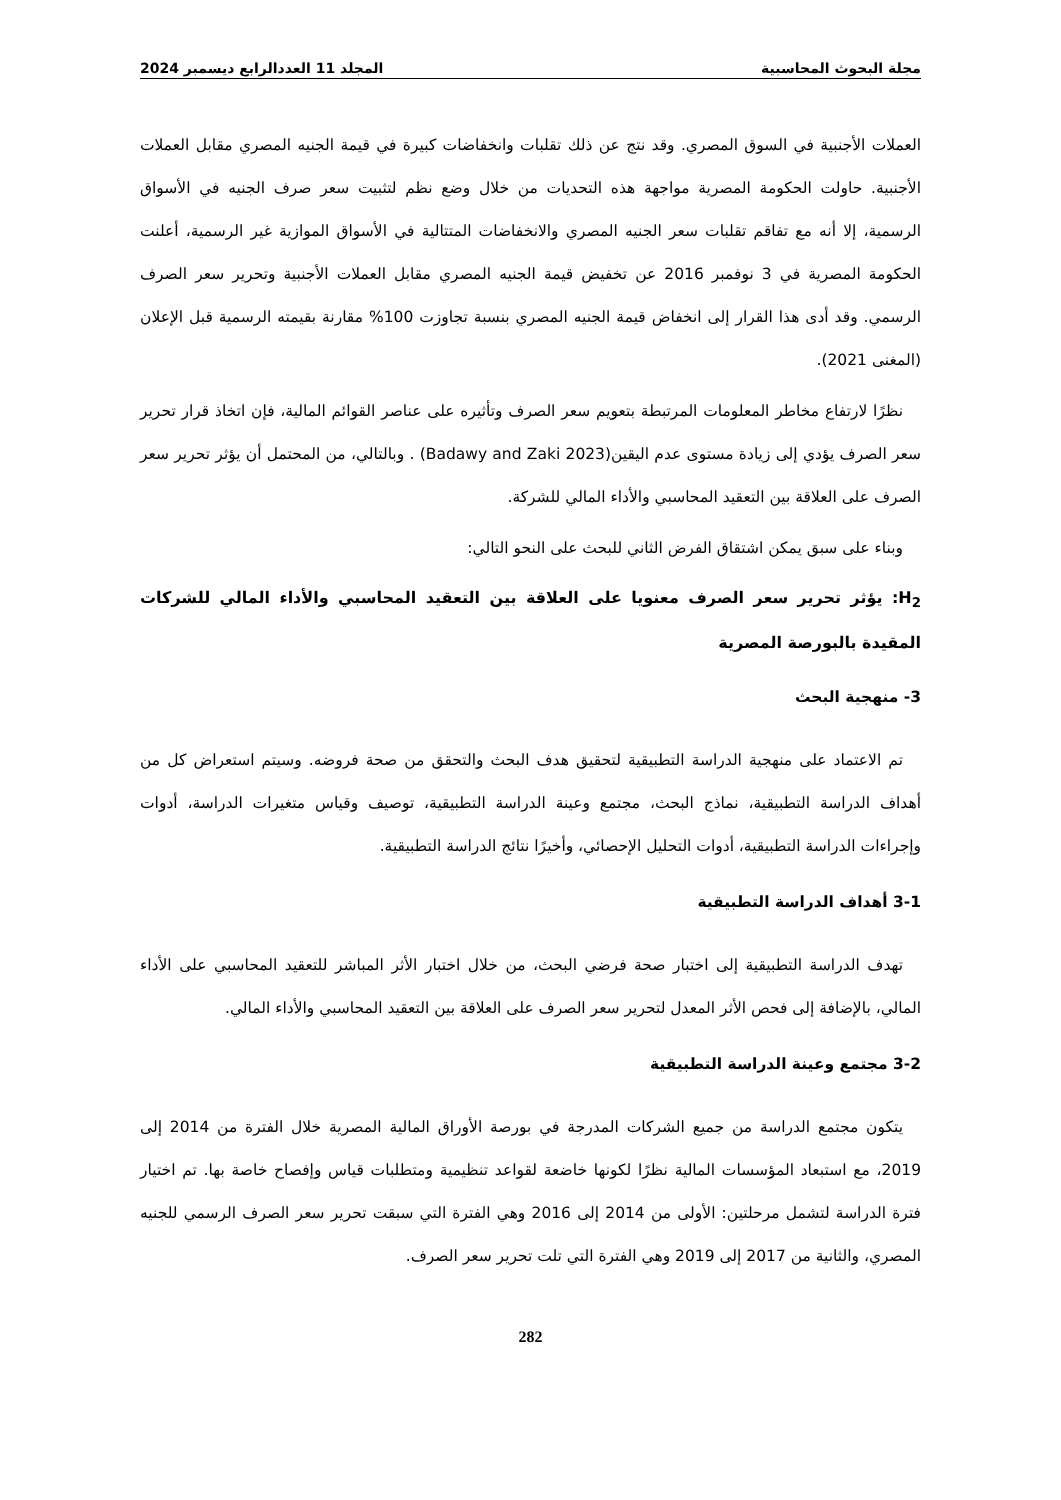مجلة البحوث المحاسبية المجلد 11 العددالرابع ديسمبر 2024
العملات الأجنبية في السوق المصري. وقد نتج عن ذلك تقلبات وانخفاضات كبيرة في قيمة الجنيه المصري مقابل العملات الأجنبية. حاولت الحكومة المصرية مواجهة هذه التحديات من خلال وضع نظم لتثبيت سعر صرف الجنيه في الأسواق الرسمية، إلا أنه مع تفاقم تقلبات سعر الجنيه المصري والانخفاضات المتتالية في الأسواق الموازية غير الرسمية، أعلنت الحكومة المصرية في 3 نوفمبر 2016 عن تخفيض قيمة الجنيه المصري مقابل العملات الأجنبية وتحرير سعر الصرف الرسمي. وقد أدى هذا القرار إلى انخفاض قيمة الجنيه المصري بنسبة تجاوزت 100% مقارنة بقيمته الرسمية قبل الإعلان (المغنى 2021).
نظرًا لارتفاع مخاطر المعلومات المرتبطة بتعويم سعر الصرف وتأثيره على عناصر القوائم المالية، فإن اتخاذ قرار تحرير سعر الصرف يؤدي إلى زيادة مستوى عدم اليقين(Badawy and Zaki 2023) . وبالتالي، من المحتمل أن يؤثر تحرير سعر الصرف على العلاقة بين التعقيد المحاسبي والأداء المالي للشركة.
وبناء على سبق يمكن اشتقاق الفرض الثاني للبحث على النحو التالي:
H<sub>2</sub>: يؤثر تحرير سعر الصرف معنويا على العلاقة بين التعقيد المحاسبي والأداء المالي للشركات المقيدة بالبورصة المصرية
3- منهجية البحث
تم الاعتماد على منهجية الدراسة التطبيقية لتحقيق هدف البحث والتحقق من صحة فروضه. وسيتم استعراض كل من أهداف الدراسة التطبيقية، نماذج البحث، مجتمع وعينة الدراسة التطبيقية، توصيف وقياس متغيرات الدراسة، أدوات وإجراءات الدراسة التطبيقية، أدوات التحليل الإحصائي، وأخيرًا نتائج الدراسة التطبيقية.
3-1 أهداف الدراسة التطبيقية
تهدف الدراسة التطبيقية إلى اختبار صحة فرضي البحث، من خلال اختبار الأثر المباشر للتعقيد المحاسبي على الأداء المالي، بالإضافة إلى فحص الأثر المعدل لتحرير سعر الصرف على العلاقة بين التعقيد المحاسبي والأداء المالي.
3-2 مجتمع وعينة الدراسة التطبيقية
يتكون مجتمع الدراسة من جميع الشركات المدرجة في بورصة الأوراق المالية المصرية خلال الفترة من 2014 إلى 2019، مع استبعاد المؤسسات المالية نظرًا لكونها خاضعة لقواعد تنظيمية ومتطلبات قياس وإفصاح خاصة بها. تم اختيار فترة الدراسة لتشمل مرحلتين: الأولى من 2014 إلى 2016 وهي الفترة التي سبقت تحرير سعر الصرف الرسمي للجنيه المصري، والثانية من 2017 إلى 2019 وهي الفترة التي تلت تحرير سعر الصرف.
282